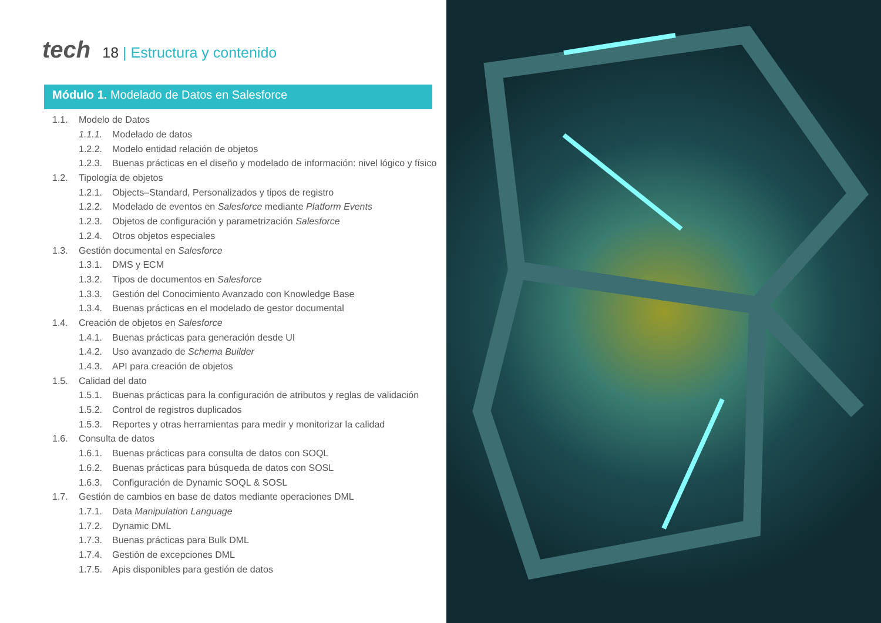tech 18 | Estructura y contenido
Módulo 1. Modelado de Datos en Salesforce
1.1. Modelo de Datos
1.1.1. Modelado de datos
1.2.2. Modelo entidad relación de objetos
1.2.3. Buenas prácticas en el diseño y modelado de información: nivel lógico y físico
1.2. Tipología de objetos
1.2.1. Objects–Standard, Personalizados y tipos de registro
1.2.2. Modelado de eventos en Salesforce mediante Platform Events
1.2.3. Objetos de configuración y parametrización Salesforce
1.2.4. Otros objetos especiales
1.3. Gestión documental en Salesforce
1.3.1. DMS y ECM
1.3.2. Tipos de documentos en Salesforce
1.3.3. Gestión del Conocimiento Avanzado con Knowledge Base
1.3.4. Buenas prácticas en el modelado de gestor documental
1.4. Creación de objetos en Salesforce
1.4.1. Buenas prácticas para generación desde UI
1.4.2. Uso avanzado de Schema Builder
1.4.3. API para creación de objetos
1.5. Calidad del dato
1.5.1. Buenas prácticas para la configuración de atributos y reglas de validación
1.5.2. Control de registros duplicados
1.5.3. Reportes y otras herramientas para medir y monitorizar la calidad
1.6. Consulta de datos
1.6.1. Buenas prácticas para consulta de datos con SOQL
1.6.2. Buenas prácticas para búsqueda de datos con SOSL
1.6.3. Configuración de Dynamic SOQL & SOSL
1.7. Gestión de cambios en base de datos mediante operaciones DML
1.7.1. Data Manipulation Language
1.7.2. Dynamic DML
1.7.3. Buenas prácticas para Bulk DML
1.7.4. Gestión de excepciones DML
1.7.5. Apis disponibles para gestión de datos